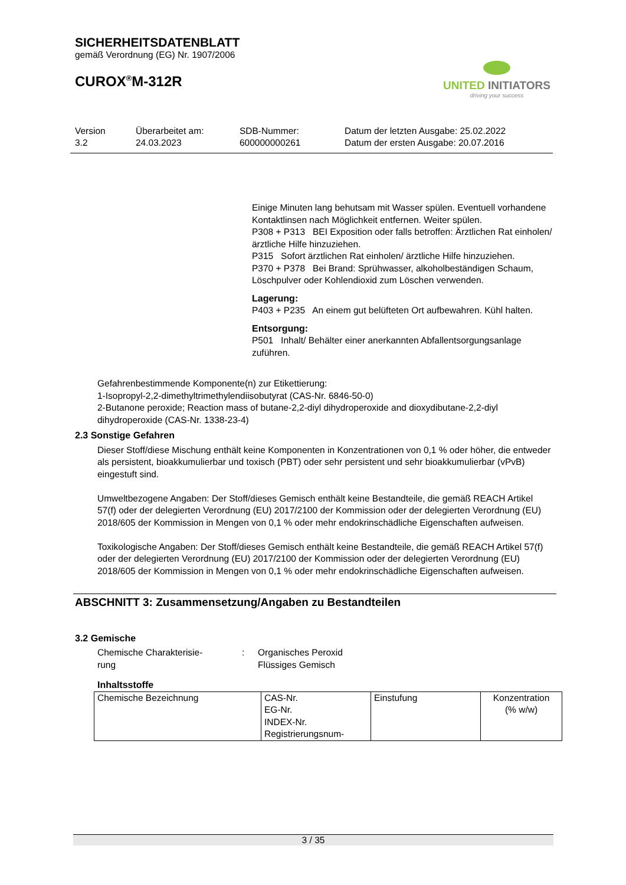SICHERHEITSDATENBLATT
gemäß Verordnung (EG) Nr. 1907/2006
CUROX<sup>®</sup>M-312R
UNITED INITIATORS
driving your success
Version
3.2
Überarbeitet am:
24.03.2023
SDB-Nummer:
600000000261
Datum der letzten Ausgabe: 25.02.2022
Datum der ersten Ausgabe: 20.07.2016
Einige Minuten lang behutsam mit Wasser spülen. Eventuell vorhandene Kontaktlinsen nach Möglichkeit entfernen. Weiter spülen.
P308 + P313 BEI Exposition oder falls betroffen: Ärztlichen Rat einholen/ ärztliche Hilfe hinzuziehen.
P315 Sofort ärztlichen Rat einholen/ ärztliche Hilfe hinzuziehen.
P370 + P378 Bei Brand: Sprühwasser, alkoholbeständigen Schaum, Löschpulver oder Kohlendioxid zum Löschen verwenden.
Lagerung:
P403 + P235 An einem gut belüfteten Ort aufbewahren. Kühl halten.
Entsorgung:
P501 Inhalt/ Behälter einer anerkannten Abfallentsorgungsanlage zuführen.
Gefahrenbestimmende Komponente(n) zur Etikettierung:
1-Isopropyl-2,2-dimethyltrimethylendiisobutyrat (CAS-Nr. 6846-50-0)
2-Butanone peroxide; Reaction mass of butane-2,2-diyl dihydroperoxide and dioxydibutane-2,2-diyl dihydroperoxide (CAS-Nr. 1338-23-4)
2.3 Sonstige Gefahren
Dieser Stoff/diese Mischung enthält keine Komponenten in Konzentrationen von 0,1 % oder höher, die entweder als persistent, bioakkumulierbar und toxisch (PBT) oder sehr persistent und sehr bioakkumulierbar (vPvB) eingestuft sind.
Umweltbezogene Angaben: Der Stoff/dieses Gemisch enthält keine Bestandteile, die gemäß REACH Artikel 57(f) oder der delegierten Verordnung (EU) 2017/2100 der Kommission oder der delegierten Verordnung (EU) 2018/605 der Kommission in Mengen von 0,1 % oder mehr endokrinschädliche Eigenschaften aufweisen.
Toxikologische Angaben: Der Stoff/dieses Gemisch enthält keine Bestandteile, die gemäß REACH Artikel 57(f) oder der delegierten Verordnung (EU) 2017/2100 der Kommission oder der delegierten Verordnung (EU) 2018/605 der Kommission in Mengen von 0,1 % oder mehr endokrinschädliche Eigenschaften aufweisen.
ABSCHNITT 3: Zusammensetzung/Angaben zu Bestandteilen
3.2 Gemische
Chemische Charakterisie-
rung
: Organisches Peroxid
Flüssiges Gemisch
Inhaltsstoffe
| Chemische Bezeichnung | CAS-Nr. EG-Nr. INDEX-Nr. Registrierungsnum- | Einstufung | Konzentration (% w/w) |
3 / 35